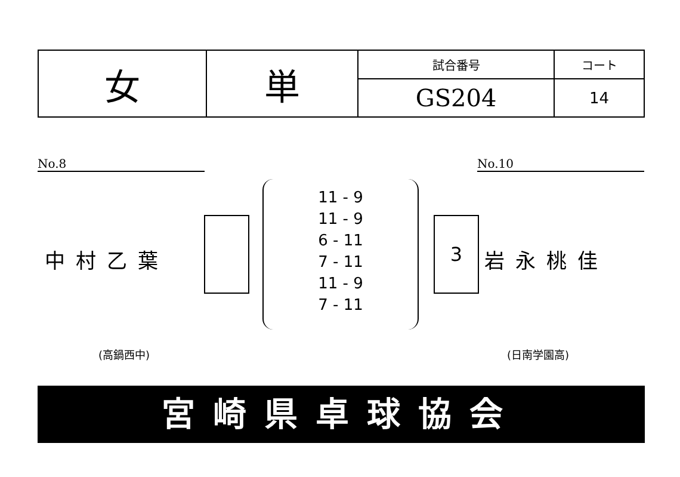| 女 | 単 | 試合番号 | コート |
| | | GS204 | 14 |
No.8 No.10
中村乙葉
11 - 9
11 - 9
6 - 11
7 - 11
11 - 9
7 - 11
3
岩永桃佳
(高鍋西中) (日南学園高)
宮崎県卓球協会